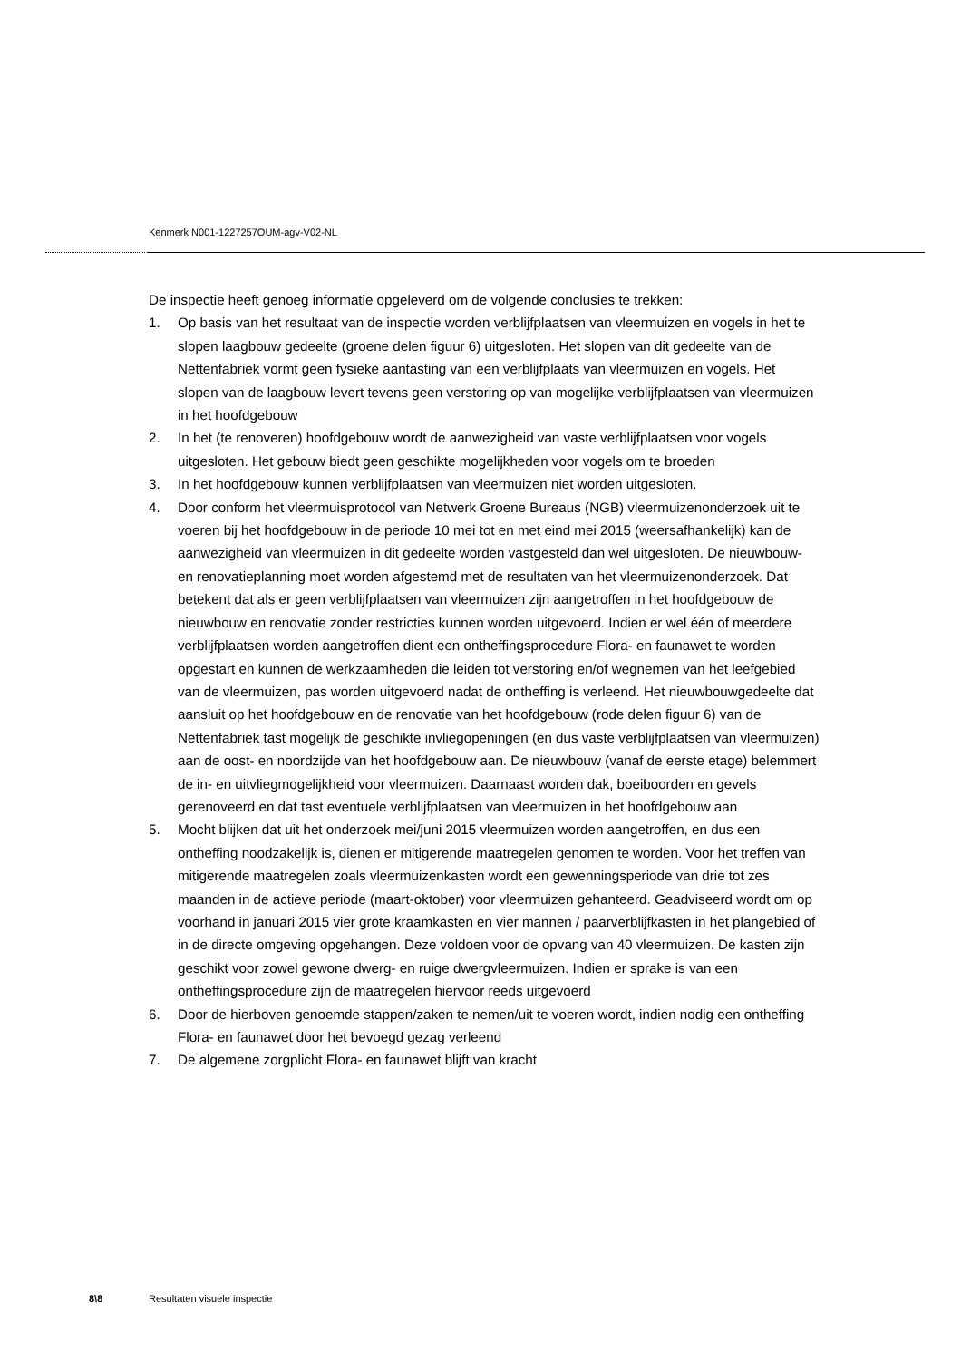Kenmerk N001-1227257OUM-agv-V02-NL
De inspectie heeft genoeg informatie opgeleverd om de volgende conclusies te trekken:
1. Op basis van het resultaat van de inspectie worden verblijfplaatsen van vleermuizen en vogels in het te slopen laagbouw gedeelte (groene delen figuur 6) uitgesloten. Het slopen van dit gedeelte van de Nettenfabriek vormt geen fysieke aantasting van een verblijfplaats van vleermuizen en vogels. Het slopen van de laagbouw levert tevens geen verstoring op van mogelijke verblijfplaatsen van vleermuizen in het hoofdgebouw
2. In het (te renoveren) hoofdgebouw wordt de aanwezigheid van vaste verblijfplaatsen voor vogels uitgesloten. Het gebouw biedt geen geschikte mogelijkheden voor vogels om te broeden
3. In het hoofdgebouw kunnen verblijfplaatsen van vleermuizen niet worden uitgesloten.
4. Door conform het vleermuisprotocol van Netwerk Groene Bureaus (NGB) vleermuizenonderzoek uit te voeren bij het hoofdgebouw in de periode 10 mei tot en met eind mei 2015 (weersafhankelijk) kan de aanwezigheid van vleermuizen in dit gedeelte worden vastgesteld dan wel uitgesloten. De nieuwbouw- en renovatieplanning moet worden afgestemd met de resultaten van het vleermuizenonderzoek. Dat betekent dat als er geen verblijfplaatsen van vleermuizen zijn aangetroffen in het hoofdgebouw de nieuwbouw en renovatie zonder restricties kunnen worden uitgevoerd. Indien er wel één of meerdere verblijfplaatsen worden aangetroffen dient een ontheffingsprocedure Flora- en faunawet te worden opgestart en kunnen de werkzaamheden die leiden tot verstoring en/of wegnemen van het leefgebied van de vleermuizen, pas worden uitgevoerd nadat de ontheffing is verleend. Het nieuwbouwgedeelte dat aansluit op het hoofdgebouw en de renovatie van het hoofdgebouw (rode delen figuur 6) van de Nettenfabriek tast mogelijk de geschikte invliegopeningen (en dus vaste verblijfplaatsen van vleermuizen) aan de oost- en noordzijde van het hoofdgebouw aan. De nieuwbouw (vanaf de eerste etage) belemmert de in- en uitvliegmogelijkheid voor vleermuizen. Daarnaast worden dak, boeiboorden en gevels gerenoveerd en dat tast eventuele verblijfplaatsen van vleermuizen in het hoofdgebouw aan
5. Mocht blijken dat uit het onderzoek mei/juni 2015 vleermuizen worden aangetroffen, en dus een ontheffing noodzakelijk is, dienen er mitigerende maatregelen genomen te worden. Voor het treffen van mitigerende maatregelen zoals vleermuizenkasten wordt een gewenningsperiode van drie tot zes maanden in de actieve periode (maart-oktober) voor vleermuizen gehanteerd. Geadviseerd wordt om op voorhand in januari 2015 vier grote kraamkasten en vier mannen / paarverblijfkasten in het plangebied of in de directe omgeving opgehangen. Deze voldoen voor de opvang van 40 vleermuizen. De kasten zijn geschikt voor zowel gewone dwerg- en ruige dwergvleermuizen. Indien er sprake is van een ontheffingsprocedure zijn de maatregelen hiervoor reeds uitgevoerd
6. Door de hierboven genoemde stappen/zaken te nemen/uit te voeren wordt, indien nodig een ontheffing Flora- en faunawet door het bevoegd gezag verleend
7. De algemene zorgplicht Flora- en faunawet blijft van kracht
8\8 Resultaten visuele inspectie